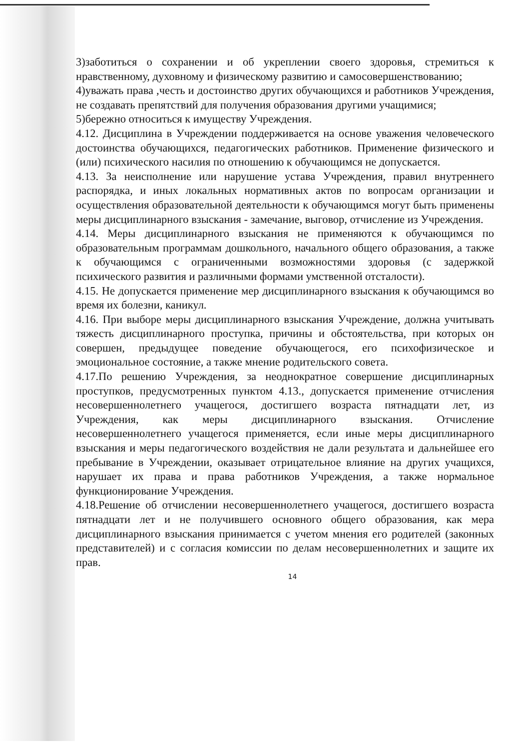3)заботиться о сохранении и об укреплении своего здоровья, стремиться к нравственному, духовному и физическому развитию и самосовершенствованию;
4)уважать права ,честь и достоинство других обучающихся и работников Учреждения, не создавать препятствий для получения образования другими учащимися;
5)бережно относиться к имуществу Учреждения.
4.12. Дисциплина в Учреждении поддерживается на основе уважения человеческого достоинства обучающихся, педагогических работников. Применение физического и (или) психического насилия по отношению к обучающимся не допускается.
4.13. За неисполнение или нарушение устава Учреждения, правил внутреннего распорядка, и иных локальных нормативных актов по вопросам организации и осуществления образовательной деятельности к обучающимся могут быть применены меры дисциплинарного взыскания - замечание, выговор, отчисление из Учреждения.
4.14. Меры дисциплинарного взыскания не применяются к обучающимся по образовательным программам дошкольного, начального общего образования, а также к обучающимся с ограниченными возможностями здоровья (с задержкой психического развития и различными формами умственной отсталости).
4.15. Не допускается применение мер дисциплинарного взыскания к обучающимся во время их болезни, каникул.
4.16. При выборе меры дисциплинарного взыскания Учреждение, должна учитывать тяжесть дисциплинарного проступка, причины и обстоятельства, при которых он совершен, предыдущее поведение обучающегося, его психофизическое и эмоциональное состояние, а также мнение родительского совета.
4.17.По решению Учреждения, за неоднократное совершение дисциплинарных проступков, предусмотренных пунктом 4.13., допускается применение отчисления несовершеннолетнего учащегося, достигшего возраста пятнадцати лет, из Учреждения, как меры дисциплинарного взыскания. Отчисление несовершеннолетнего учащегося применяется, если иные меры дисциплинарного взыскания и меры педагогического воздействия не дали результата и дальнейшее его пребывание в Учреждении, оказывает отрицательное влияние на других учащихся, нарушает их права и права работников Учреждения, а также нормальное функционирование Учреждения.
4.18.Решение об отчислении несовершеннолетнего учащегося, достигшего возраста пятнадцати лет и не получившего основного общего образования, как мера дисциплинарного взыскания принимается с учетом мнения его родителей (законных представителей) и с согласия комиссии по делам несовершеннолетних и защите их прав.
14